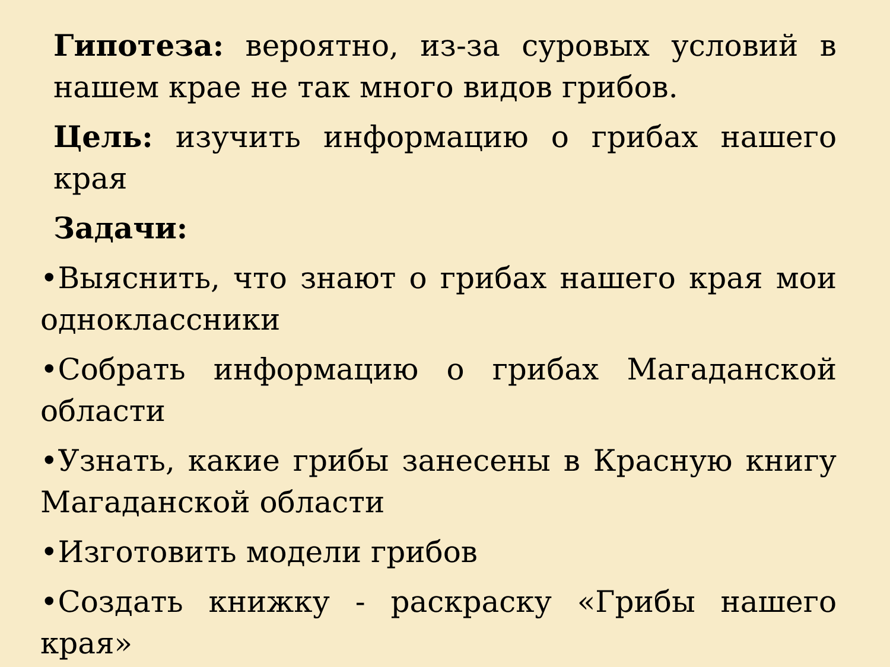Гипотеза: вероятно, из-за суровых условий в нашем крае не так много видов грибов.
Цель: изучить информацию о грибах нашего края
Задачи:
•Выяснить, что знают о грибах нашего края мои одноклассники
•Собрать информацию о грибах Магаданской области
•Узнать, какие грибы занесены в Красную книгу Магаданской области
•Изготовить модели грибов
•Создать книжку - раскраску «Грибы нашего края»